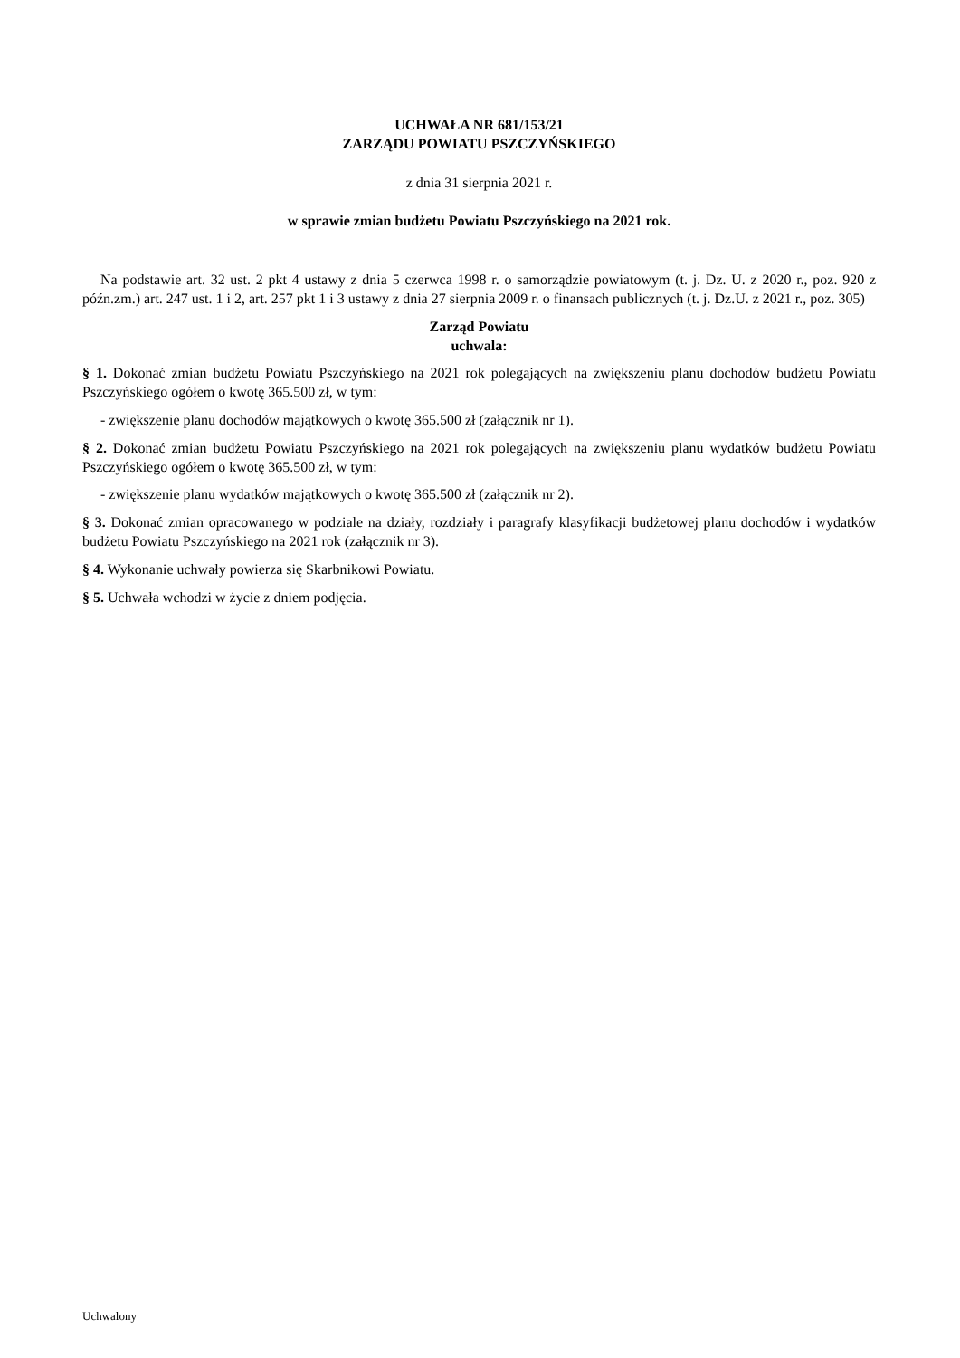UCHWAŁA NR 681/153/21
ZARZĄDU POWIATU PSZCZYŃSKIEGO
z dnia 31 sierpnia 2021 r.
w sprawie zmian budżetu Powiatu Pszczyńskiego na 2021 rok.
Na podstawie art. 32 ust. 2 pkt 4 ustawy z dnia 5 czerwca 1998 r. o samorządzie powiatowym (t. j. Dz. U. z 2020 r., poz. 920 z późn.zm.) art. 247 ust. 1 i 2, art. 257 pkt 1 i 3 ustawy z dnia 27 sierpnia 2009 r. o finansach publicznych (t. j. Dz.U. z 2021 r., poz. 305)
Zarząd Powiatu
uchwala:
§ 1. Dokonać zmian budżetu Powiatu Pszczyńskiego na 2021 rok polegających na zwiększeniu planu dochodów budżetu Powiatu Pszczyńskiego ogółem o kwotę 365.500 zł, w tym:
- zwiększenie planu dochodów majątkowych o kwotę 365.500 zł (załącznik nr 1).
§ 2. Dokonać zmian budżetu Powiatu Pszczyńskiego na 2021 rok polegających na zwiększeniu planu wydatków budżetu Powiatu Pszczyńskiego ogółem o kwotę 365.500 zł, w tym:
- zwiększenie planu wydatków majątkowych o kwotę 365.500 zł (załącznik nr 2).
§ 3. Dokonać zmian opracowanego w podziale na działy, rozdziały i paragrafy klasyfikacji budżetowej planu dochodów i wydatków budżetu Powiatu Pszczyńskiego na 2021 rok (załącznik nr 3).
§ 4. Wykonanie uchwały powierza się Skarbnikowi Powiatu.
§ 5. Uchwała wchodzi w życie z dniem podjęcia.
Uchwalony